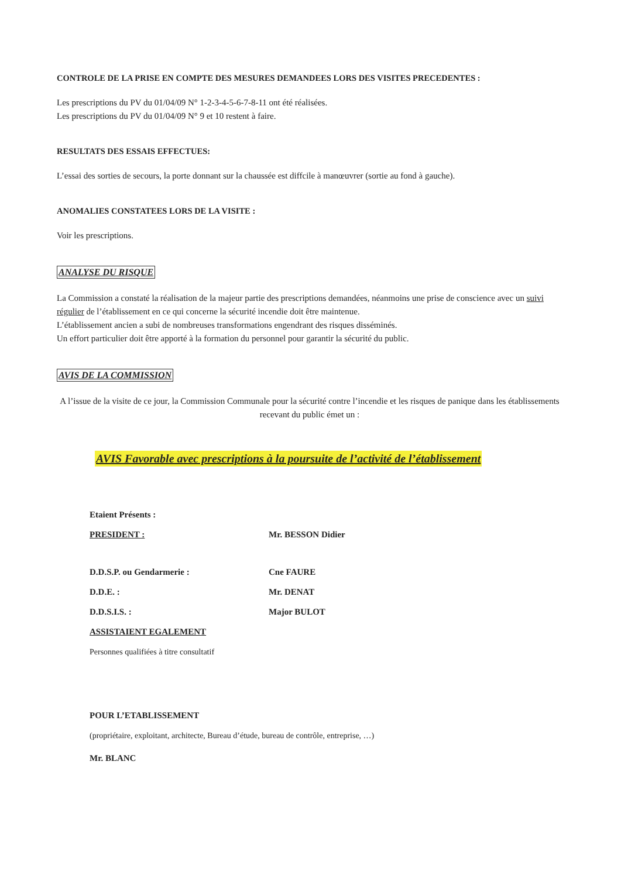CONTROLE DE LA PRISE EN COMPTE DES MESURES DEMANDEES LORS DES VISITES PRECEDENTES :
Les prescriptions du PV du 01/04/09 N° 1-2-3-4-5-6-7-8-11 ont été réalisées.
Les prescriptions du PV du 01/04/09 N° 9 et 10 restent à faire.
RESULTATS DES ESSAIS EFFECTUES:
L’essai des sorties de secours, la porte donnant sur la chaussée est diffcile à manœuvrer (sortie au fond à gauche).
ANOMALIES CONSTATEES LORS DE LA VISITE :
Voir les prescriptions.
ANALYSE DU RISQUE
La Commission a constaté la réalisation de la majeur partie des prescriptions demandées, néanmoins une prise de conscience avec un suivi régulier de l’établissement en ce qui concerne la sécurité incendie doit être maintenue.
L’établissement ancien a subi de nombreuses transformations engendrant des risques disséminés.
Un effort particulier doit être apporté à la formation du personnel pour garantir la sécurité du public.
AVIS DE LA COMMISSION
A l’issue de la visite de ce jour, la Commission Communale pour la sécurité contre l’incendie et les risques de panique dans les établissements recevant du public émet un :
AVIS Favorable avec prescriptions à la poursuite de l’activité de l’établissement
Etaient Présents :
PRESIDENT : Mr. BESSON Didier
D.D.S.P. ou Gendarmerie : Cne FAURE
D.D.E. : Mr. DENAT
D.D.S.I.S. : Major BULOT
ASSISTAIENT EGALEMENT
Personnes qualifiées à titre consultatif
POUR L’ETABLISSEMENT
(propriétaire, exploitant, architecte, Bureau d’étude, bureau de contrôle, entreprise, …)
Mr. BLANC